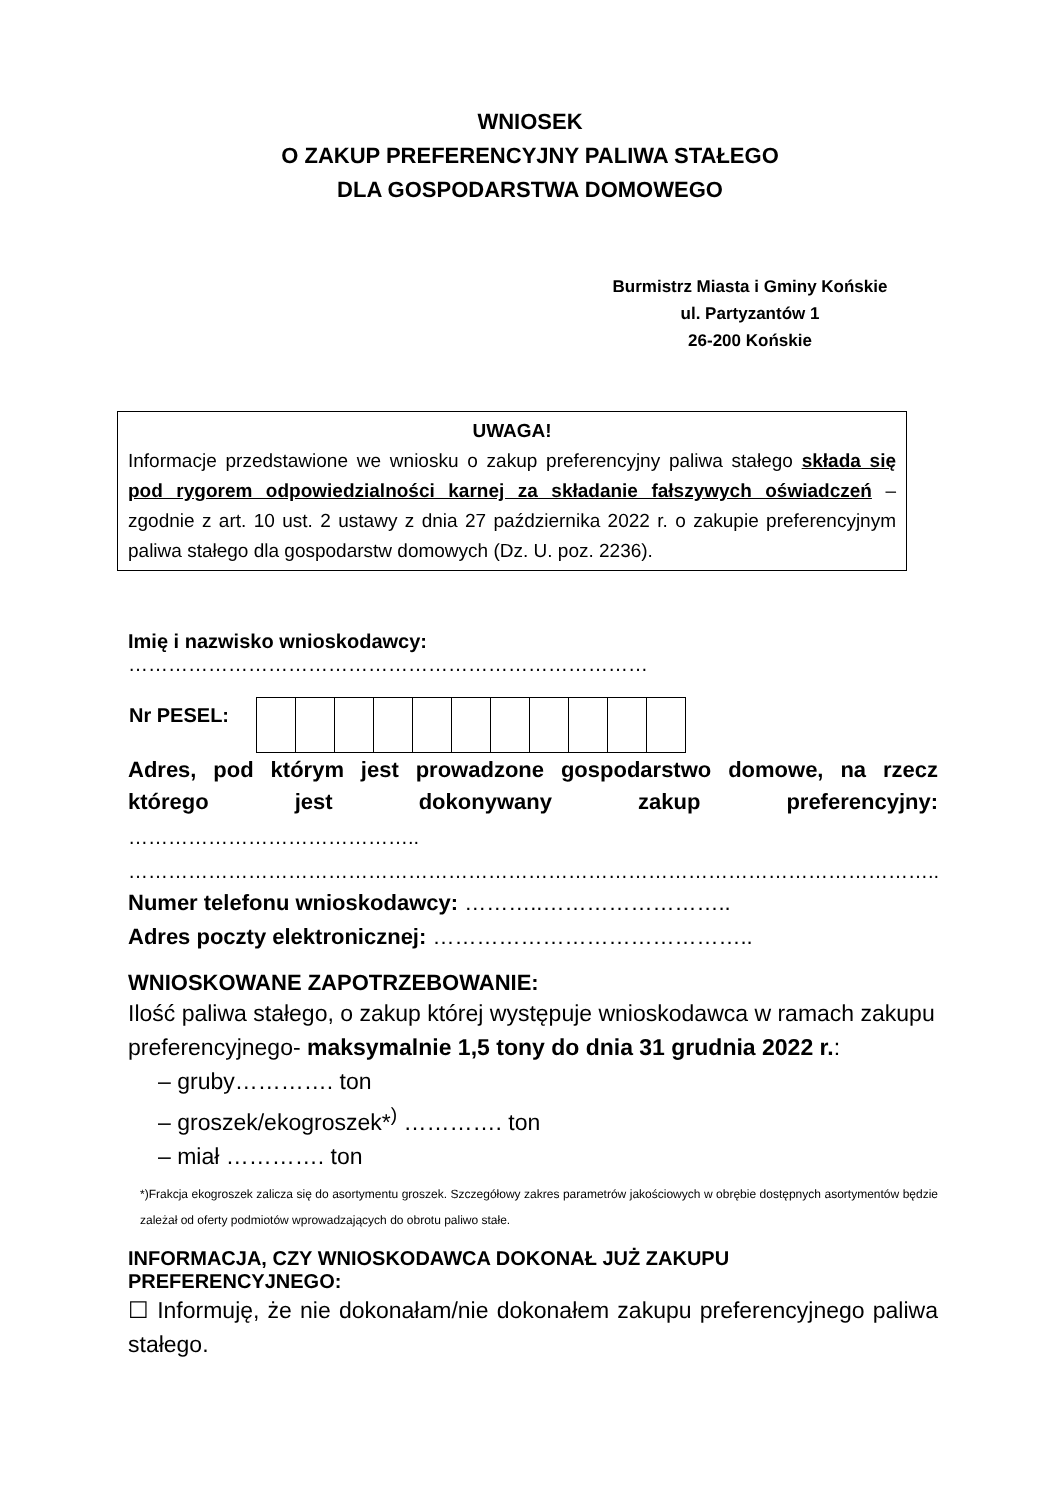WNIOSEK
O ZAKUP PREFERENCYJNY PALIWA STAŁEGO
DLA GOSPODARSTWA DOMOWEGO
Burmistrz Miasta i Gminy Końskie
ul. Partyzantów 1
26-200 Końskie
UWAGA!
Informacje przedstawione we wniosku o zakup preferencyjny paliwa stałego składa się pod rygorem odpowiedzialności karnej za składanie fałszywych oświadczeń – zgodnie z art. 10 ust. 2 ustawy z dnia 27 października 2022 r. o zakupie preferencyjnym paliwa stałego dla gospodarstw domowych (Dz. U. poz. 2236).
Imię i nazwisko wnioskodawcy: ……………………………………………………………………
| Nr PESEL: | |
Adres, pod którym jest prowadzone gospodarstwo domowe, na rzecz którego jest dokonywany zakup preferencyjny:
……………………………………..
…………………………………………………………………………………………………………..
Numer telefonu wnioskodawcy: ………..……………………..
Adres poczty elektronicznej: ……………………………………..
WNIOSKOWANE ZAPOTRZEBOWANIE:
Ilość paliwa stałego, o zakup której występuje wnioskodawca w ramach zakupu preferencyjnego- maksymalnie 1,5 tony do dnia 31 grudnia 2022 r.:
– gruby…………. ton
– groszek/ekogroszek*<sup>)</sup> …………. ton
– miał …………. ton
*)Frakcja ekogroszek zalicza się do asortymentu groszek. Szczegółowy zakres parametrów jakościowych w obrębie dostępnych asortymentów będzie zależał od oferty podmiotów wprowadzających do obrotu paliwo stałe.
INFORMACJA, CZY WNIOSKODAWCA DOKONAŁ JUŻ ZAKUPU PREFERENCYJNEGO:
☐ Informuję, że nie dokonałam/nie dokonałem zakupu preferencyjnego paliwa stałego.